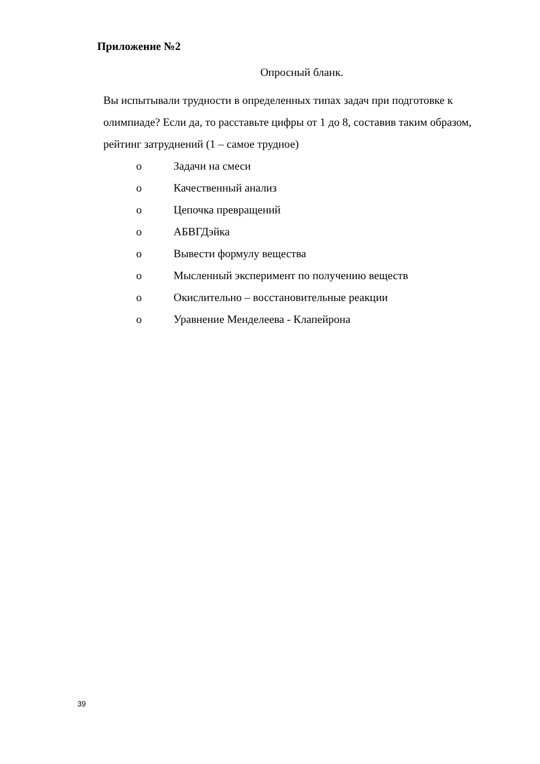Приложение №2
Опросный бланк.
Вы испытывали трудности в определенных типах задач при подготовке к олимпиаде? Если да, то расставьте цифры от 1 до 8, составив таким образом, рейтинг затруднений (1 – самое трудное)
o Задачи на смеси
o Качественный анализ
o Цепочка превращений
o АБВГДэйка
o Вывести формулу вещества
o Мысленный эксперимент по получению веществ
o Окислительно – восстановительные реакции
o Уравнение Менделеева - Клапейрона
39